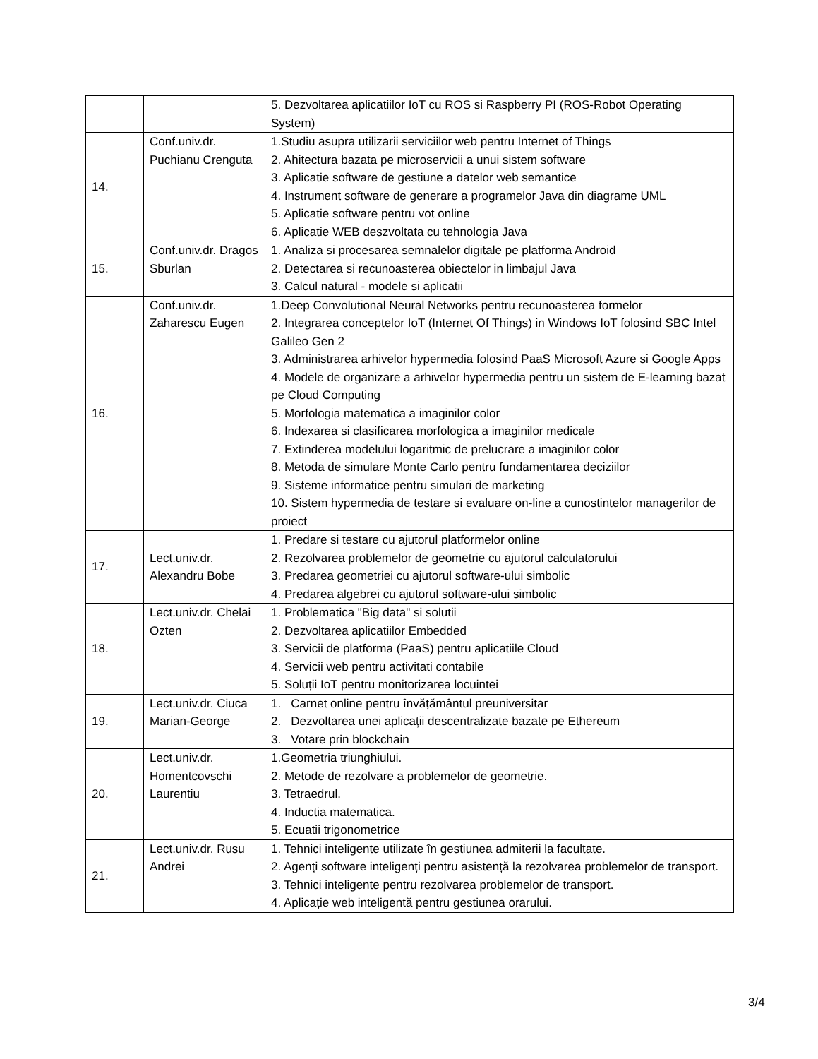| | | 5. Dezvoltarea aplicatiilor IoT cu ROS si Raspberry PI (ROS-Robot Operating System) |
| 14. | Conf.univ.dr. Puchianu Crenguta | 1.Studiu asupra utilizarii serviciilor web pentru Internet of Things 2. Ahitectura bazata pe microservicii a unui sistem software 3. Aplicatie software de gestiune a datelor web semantice 4. Instrument software de generare a programelor Java din diagrame UML 5. Aplicatie software pentru vot online 6. Aplicatie WEB deszvoltata cu tehnologia Java |
| 15. | Conf.univ.dr. Dragos Sburlan | 1. Analiza si procesarea semnalelor digitale pe platforma Android 2. Detectarea si recunoasterea obiectelor in limbajul Java 3. Calcul natural - modele si aplicatii |
| 16. | Conf.univ.dr. Zaharescu Eugen | 1.Deep Convolutional Neural Networks pentru recunoasterea formelor 2. Integrarea conceptelor IoT (Internet Of Things) in Windows IoT folosind SBC Intel Galileo Gen 2 3. Administrarea arhivelor hypermedia folosind PaaS Microsoft Azure si Google Apps 4. Modele de organizare a arhivelor hypermedia pentru un sistem de E-learning bazat pe Cloud Computing 5. Morfologia matematica a imaginilor color 6. Indexarea si clasificarea morfologica a imaginilor medicale 7. Extinderea modelului logaritmic de prelucrare a imaginilor color 8. Metoda de simulare Monte Carlo pentru fundamentarea deciziilor 9. Sisteme informatice pentru simulari de marketing 10. Sistem hypermedia de testare si evaluare on-line a cunostintelor managerilor de proiect |
| 17. | Lect.univ.dr. Alexandru Bobe | 1. Predare si testare cu ajutorul platformelor online 2. Rezolvarea problemelor de geometrie cu ajutorul calculatorului 3. Predarea geometriei cu ajutorul software-ului simbolic 4. Predarea algebrei cu ajutorul software-ului simbolic |
| 18. | Lect.univ.dr. Chelai Ozten | 1. Problematica "Big data" si solutii 2. Dezvoltarea aplicatiilor Embedded 3. Servicii de platforma (PaaS) pentru aplicatiile Cloud 4. Servicii web pentru activitati contabile 5. Soluții IoT pentru monitorizarea locuintei |
| 19. | Lect.univ.dr. Ciuca Marian-George | 1. Carnet online pentru învățământul preuniversitar 2. Dezvoltarea unei aplicații descentralizate bazate pe Ethereum 3. Votare prin blockchain |
| 20. | Lect.univ.dr. Homentcovschi Laurentiu | 1.Geometria triunghiului. 2. Metode de rezolvare a problemelor de geometrie. 3. Tetraedrul. 4. Inductia matematica. 5. Ecuatii trigonometrice |
| 21. | Lect.univ.dr. Rusu Andrei | 1. Tehnici inteligente utilizate în gestiunea admiterii la facultate. 2. Agenți software inteligenți pentru asistență la rezolvarea problemelor de transport. 3. Tehnici inteligente pentru rezolvarea problemelor de transport. 4. Aplicație web inteligentă pentru gestiunea orarului. |
3/4